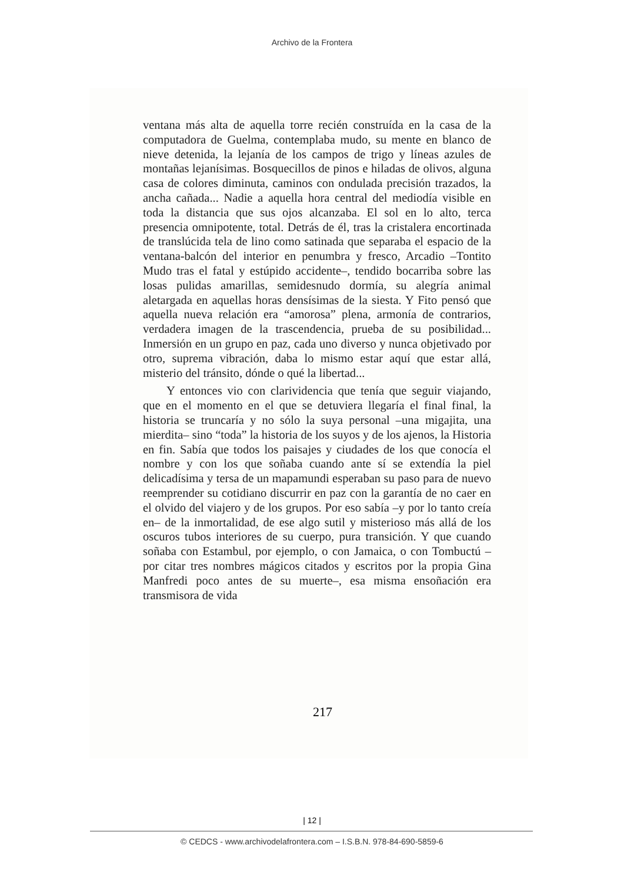Archivo de la Frontera
ventana más alta de aquella torre recién construída en la casa de la computadora de Guelma, contemplaba mudo, su mente en blanco de nieve detenida, la lejanía de los campos de trigo y líneas azules de montañas lejanísimas. Bosquecillos de pinos e hiladas de olivos, alguna casa de colores diminuta, caminos con ondulada precisión trazados, la ancha cañada... Nadie a aquella hora central del mediodía visible en toda la distancia que sus ojos alcanzaba. El sol en lo alto, terca presencia omnipotente, total. Detrás de él, tras la cristalera encortinada de translúcida tela de lino como satinada que separaba el espacio de la ventana-balcón del interior en penumbra y fresco, Arcadio –Tontito Mudo tras el fatal y estúpido accidente–, tendido bocarriba sobre las losas pulidas amarillas, semidesnudo dormía, su alegría animal aletargada en aquellas horas densísimas de la siesta. Y Fito pensó que aquella nueva relación era “amorosa” plena, armonía de contrarios, verdadera imagen de la trascendencia, prueba de su posibilidad... Inmersión en un grupo en paz, cada uno diverso y nunca objetivado por otro, suprema vibración, daba lo mismo estar aquí que estar allá, misterio del tránsito, dónde o qué la libertad...
Y entonces vio con clarividencia que tenía que seguir viajando, que en el momento en el que se detuviera llegaría el final final, la historia se truncaría y no sólo la suya personal –una migajita, una mierdita– sino “toda” la historia de los suyos y de los ajenos, la Historia en fin. Sabía que todos los paisajes y ciudades de los que conocía el nombre y con los que soñaba cuando ante sí se extendía la piel delicadísima y tersa de un mapamundi esperaban su paso para de nuevo reemprender su cotidiano discurrir en paz con la garantía de no caer en el olvido del viajero y de los grupos. Por eso sabía –y por lo tanto creía en– de la inmortalidad, de ese algo sutil y misterioso más allá de los oscuros tubos interiores de su cuerpo, pura transición. Y que cuando soñaba con Estambul, por ejemplo, o con Jamaica, o con Tombuctú –por citar tres nombres mágicos citados y escritos por la propia Gina Manfredi poco antes de su muerte–, esa misma ensoñación era transmisora de vida
217
| 12 |
© CEDCS - www.archivodelafrontera.com – I.S.B.N. 978-84-690-5859-6